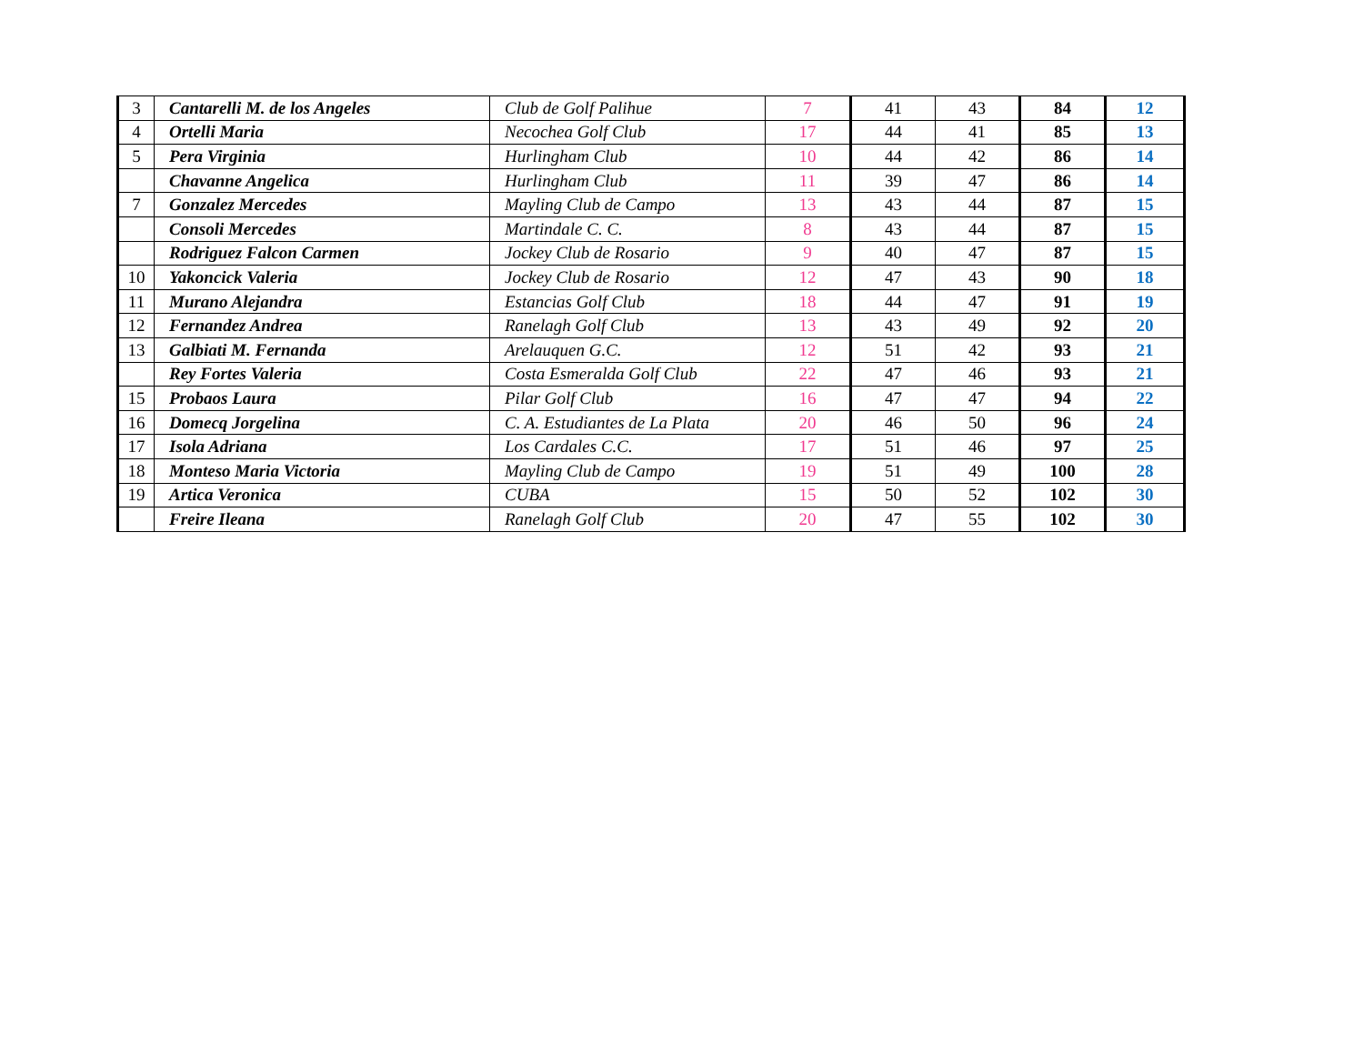| 3 | Cantarelli M. de los Angeles | Club de Golf Palihue | 7 | 41 | 43 | 84 | 12 |
| 4 | Ortelli Maria | Necochea Golf Club | 17 | 44 | 41 | 85 | 13 |
| 5 | Pera Virginia | Hurlingham Club | 10 | 44 | 42 | 86 | 14 |
| | Chavanne Angelica | Hurlingham Club | 11 | 39 | 47 | 86 | 14 |
| 7 | Gonzalez Mercedes | Mayling Club de Campo | 13 | 43 | 44 | 87 | 15 |
| | Consoli Mercedes | Martindale C. C. | 8 | 43 | 44 | 87 | 15 |
| | Rodriguez Falcon Carmen | Jockey Club de Rosario | 9 | 40 | 47 | 87 | 15 |
| 10 | Yakoncick Valeria | Jockey Club de Rosario | 12 | 47 | 43 | 90 | 18 |
| 11 | Murano Alejandra | Estancias Golf Club | 18 | 44 | 47 | 91 | 19 |
| 12 | Fernandez Andrea | Ranelagh Golf Club | 13 | 43 | 49 | 92 | 20 |
| 13 | Galbiati M. Fernanda | Arelauquen G.C. | 12 | 51 | 42 | 93 | 21 |
| | Rey Fortes Valeria | Costa Esmeralda Golf Club | 22 | 47 | 46 | 93 | 21 |
| 15 | Probaos Laura | Pilar Golf Club | 16 | 47 | 47 | 94 | 22 |
| 16 | Domecq Jorgelina | C. A. Estudiantes de La Plata | 20 | 46 | 50 | 96 | 24 |
| 17 | Isola Adriana | Los Cardales C.C. | 17 | 51 | 46 | 97 | 25 |
| 18 | Monteso Maria Victoria | Mayling Club de Campo | 19 | 51 | 49 | 100 | 28 |
| 19 | Artica Veronica | CUBA | 15 | 50 | 52 | 102 | 30 |
| | Freire Ileana | Ranelagh Golf Club | 20 | 47 | 55 | 102 | 30 |